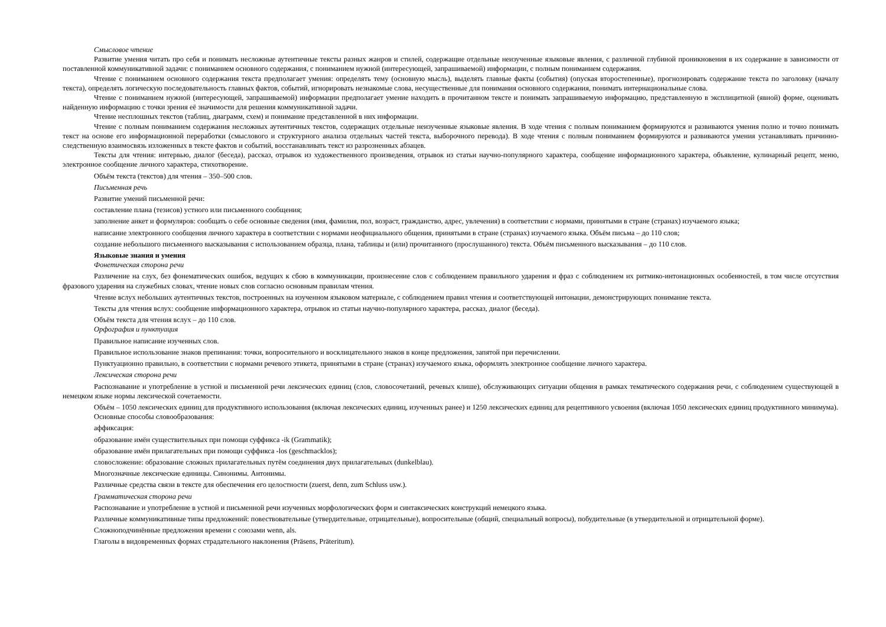Смысловое чтение
Развитие умения читать про себя и понимать несложные аутентичные тексты разных жанров и стилей, содержащие отдельные неизученные языковые явления, с различной глубиной проникновения в их содержание в зависимости от поставленной коммуникативной задачи: с пониманием основного содержания, с пониманием нужной (интересующей, запрашиваемой) информации, с полным пониманием содержания.
Чтение с пониманием основного содержания текста предполагает умения: определять тему (основную мысль), выделять главные факты (события) (опуская второстепенные), прогнозировать содержание текста по заголовку (началу текста), определять логическую последовательность главных фактов, событий, игнорировать незнакомые слова, несущественные для понимания основного содержания, понимать интернациональные слова.
Чтение с пониманием нужной (интересующей, запрашиваемой) информации предполагает умение находить в прочитанном тексте и понимать запрашиваемую информацию, представленную в эксплицитной (явной) форме, оценивать найденную информацию с точки зрения её значимости для решения коммуникативной задачи.
Чтение несплошных текстов (таблиц, диаграмм, схем) и понимание представленной в них информации.
Чтение с полным пониманием содержания несложных аутентичных текстов, содержащих отдельные неизученные языковые явления. В ходе чтения с полным пониманием формируются и развиваются умения полно и точно понимать текст на основе его информационной переработки (смыслового и структурного анализа отдельных частей текста, выборочного перевода). В ходе чтения с полным пониманием формируются и развиваются умения устанавливать причинно-следственную взаимосвязь изложенных в тексте фактов и событий, восстанавливать текст из разрозненных абзацев.
Тексты для чтения: интервью, диалог (беседа), рассказ, отрывок из художественного произведения, отрывок из статьи научно-популярного характера, сообщение информационного характера, объявление, кулинарный рецепт, меню, электронное сообщение личного характера, стихотворение.
Объём текста (текстов) для чтения – 350–500 слов.
Письменная речь
Развитие умений письменной речи:
составление плана (тезисов) устного или письменного сообщения;
заполнение анкет и формуляров: сообщать о себе основные сведения (имя, фамилия, пол, возраст, гражданство, адрес, увлечения) в соответствии с нормами, принятыми в стране (странах) изучаемого языка;
написание электронного сообщения личного характера в соответствии с нормами неофициального общения, принятыми в стране (странах) изучаемого языка. Объём письма – до 110 слов;
создание небольшого письменного высказывания с использованием образца, плана, таблицы и (или) прочитанного (прослушанного) текста. Объём письменного высказывания – до 110 слов.
Языковые знания и умения
Фонетическая сторона речи
Различение на слух, без фонематических ошибок, ведущих к сбою в коммуникации, произнесение слов с соблюдением правильного ударения и фраз с соблюдением их ритмико-интонационных особенностей, в том числе отсутствия фразового ударения на служебных словах, чтение новых слов согласно основным правилам чтения.
Чтение вслух небольших аутентичных текстов, построенных на изученном языковом материале, с соблюдением правил чтения и соответствующей интонации, демонстрирующих понимание текста.
Тексты для чтения вслух: сообщение информационного характера, отрывок из статьи научно-популярного характера, рассказ, диалог (беседа).
Объём текста для чтения вслух – до 110 слов.
Орфография и пунктуация
Правильное написание изученных слов.
Правильное использование знаков препинания: точки, вопросительного и восклицательного знаков в конце предложения, запятой при перечислении.
Пунктуационно правильно, в соответствии с нормами речевого этикета, принятыми в стране (странах) изучаемого языка, оформлять электронное сообщение личного характера.
Лексическая сторона речи
Распознавание и употребление в устной и письменной речи лексических единиц (слов, словосочетаний, речевых клише), обслуживающих ситуации общения в рамках тематического содержания речи, с соблюдением существующей в немецком языке нормы лексической сочетаемости.
Объём – 1050 лексических единиц для продуктивного использования (включая лексических единиц, изученных ранее) и 1250 лексических единиц для рецептивного усвоения (включая 1050 лексических единиц продуктивного минимума).
Основные способы словообразования:
аффиксация:
образование имён существительных при помощи суффикса -ik (Grammatik);
образование имён прилагательных при помощи суффикса -los (geschmacklos);
словосложение: образование сложных прилагательных путём соединения двух прилагательных (dunkelblau).
Многозначные лексические единицы. Синонимы. Антонимы.
Различные средства связи в тексте для обеспечения его целостности (zuerst, denn, zum Schluss usw.).
Грамматическая сторона речи
Распознавание и употребление в устной и письменной речи изученных морфологических форм и синтаксических конструкций немецкого языка.
Различные коммуникативные типы предложений: повествовательные (утвердительные, отрицательные), вопросительные (общий, специальный вопросы), побудительные (в утвердительной и отрицательной форме).
Сложноподчинённые предложения времени с союзами wenn, als.
Глаголы в видовременных формах страдательного наклонения (Präsens, Präteritum).